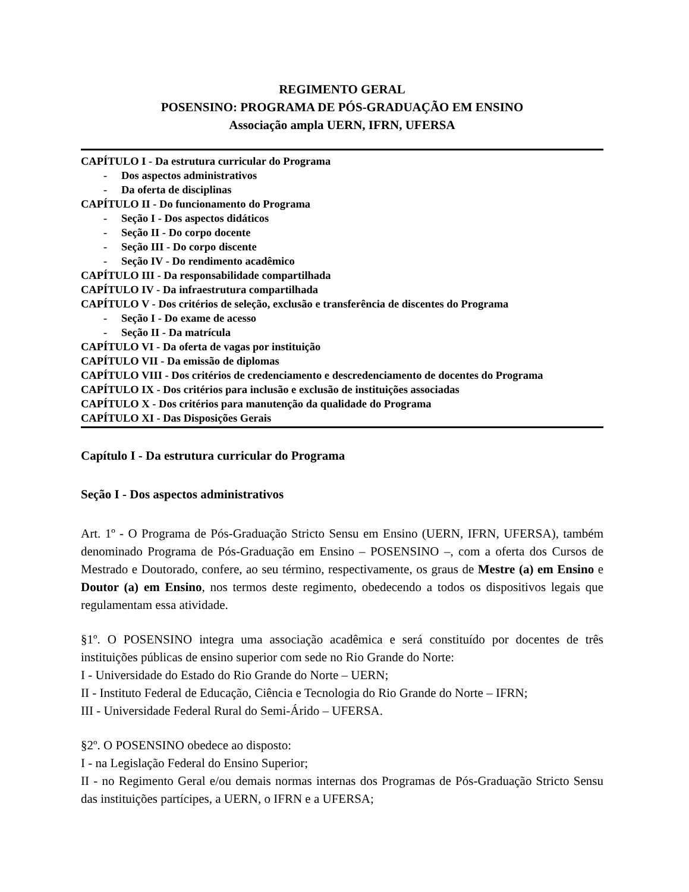REGIMENTO GERAL
POSENSINO: PROGRAMA DE PÓS-GRADUAÇÃO EM ENSINO
Associação ampla UERN, IFRN, UFERSA
CAPÍTULO I - Da estrutura curricular do Programa
- Dos aspectos administrativos
- Da oferta de disciplinas
CAPÍTULO II - Do funcionamento do Programa
- Seção I - Dos aspectos didáticos
- Seção II - Do corpo docente
- Seção III - Do corpo discente
- Seção IV - Do rendimento acadêmico
CAPÍTULO III - Da responsabilidade compartilhada
CAPÍTULO IV - Da infraestrutura compartilhada
CAPÍTULO V - Dos critérios de seleção, exclusão e transferência de discentes do Programa
- Seção I - Do exame de acesso
- Seção II - Da matrícula
CAPÍTULO VI - Da oferta de vagas por instituição
CAPÍTULO VII - Da emissão de diplomas
CAPÍTULO VIII - Dos critérios de credenciamento e descredenciamento de docentes do Programa
CAPÍTULO IX - Dos critérios para inclusão e exclusão de instituições associadas
CAPÍTULO X - Dos critérios para manutenção da qualidade do Programa
CAPÍTULO XI - Das Disposições Gerais
Capítulo I - Da estrutura curricular do Programa
Seção I - Dos aspectos administrativos
Art. 1º - O Programa de Pós-Graduação Stricto Sensu em Ensino (UERN, IFRN, UFERSA), também denominado Programa de Pós-Graduação em Ensino – POSENSINO –, com a oferta dos Cursos de Mestrado e Doutorado, confere, ao seu término, respectivamente, os graus de Mestre (a) em Ensino e Doutor (a) em Ensino, nos termos deste regimento, obedecendo a todos os dispositivos legais que regulamentam essa atividade.
§1º. O POSENSINO integra uma associação acadêmica e será constituído por docentes de três instituições públicas de ensino superior com sede no Rio Grande do Norte:
I - Universidade do Estado do Rio Grande do Norte – UERN;
II - Instituto Federal de Educação, Ciência e Tecnologia do Rio Grande do Norte – IFRN;
III - Universidade Federal Rural do Semi-Árido – UFERSA.
§2º. O POSENSINO obedece ao disposto:
I - na Legislação Federal do Ensino Superior;
II - no Regimento Geral e/ou demais normas internas dos Programas de Pós-Graduação Stricto Sensu das instituições partícipes, a UERN, o IFRN e a UFERSA;